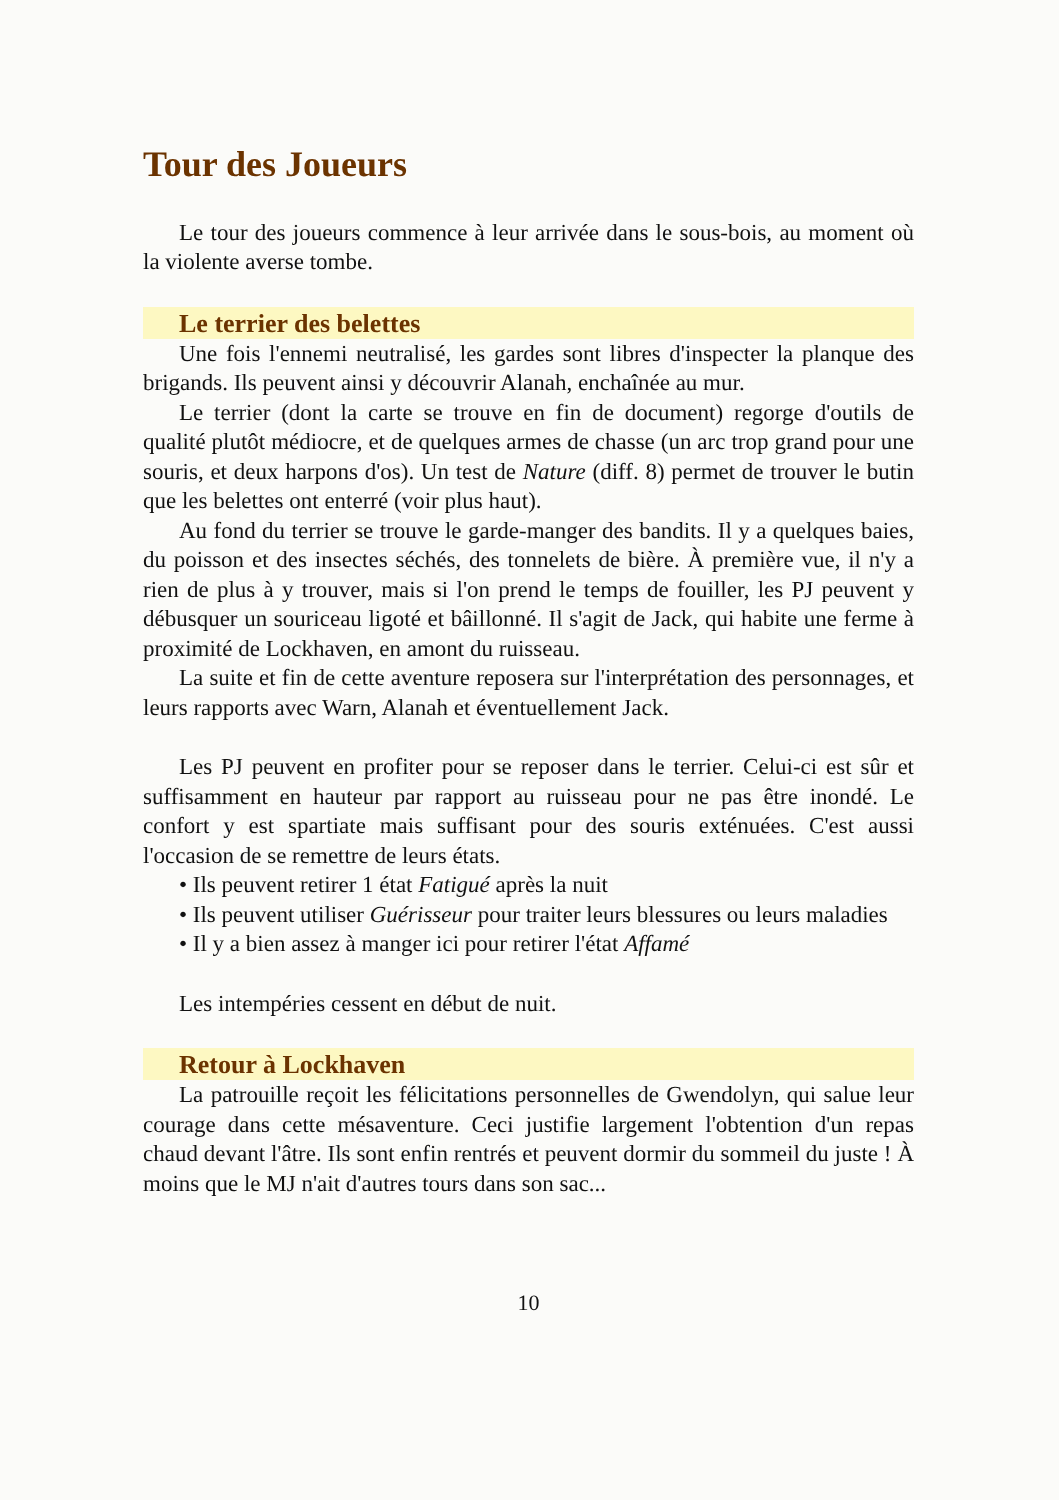Tour des Joueurs
Le tour des joueurs commence à leur arrivée dans le sous-bois, au moment où la violente averse tombe.
Le terrier des belettes
Une fois l'ennemi neutralisé, les gardes sont libres d'inspecter la planque des brigands. Ils peuvent ainsi y découvrir Alanah, enchaînée au mur.
Le terrier (dont la carte se trouve en fin de document) regorge d'outils de qualité plutôt médiocre, et de quelques armes de chasse (un arc trop grand pour une souris, et deux harpons d'os). Un test de Nature (diff. 8) permet de trouver le butin que les belettes ont enterré (voir plus haut).
Au fond du terrier se trouve le garde-manger des bandits. Il y a quelques baies, du poisson et des insectes séchés, des tonnelets de bière. À première vue, il n'y a rien de plus à y trouver, mais si l'on prend le temps de fouiller, les PJ peuvent y débusquer un souriceau ligoté et bâillonné. Il s'agit de Jack, qui habite une ferme à proximité de Lockhaven, en amont du ruisseau.
La suite et fin de cette aventure reposera sur l'interprétation des personnages, et leurs rapports avec Warn, Alanah et éventuellement Jack.
Les PJ peuvent en profiter pour se reposer dans le terrier. Celui-ci est sûr et suffisamment en hauteur par rapport au ruisseau pour ne pas être inondé. Le confort y est spartiate mais suffisant pour des souris exténuées. C'est aussi l'occasion de se remettre de leurs états.
• Ils peuvent retirer 1 état Fatigué après la nuit
• Ils peuvent utiliser Guérisseur pour traiter leurs blessures ou leurs maladies
• Il y a bien assez à manger ici pour retirer l'état Affamé
Les intempéries cessent en début de nuit.
Retour à Lockhaven
La patrouille reçoit les félicitations personnelles de Gwendolyn, qui salue leur courage dans cette mésaventure. Ceci justifie largement l'obtention d'un repas chaud devant l'âtre. Ils sont enfin rentrés et peuvent dormir du sommeil du juste ! À moins que le MJ n'ait d'autres tours dans son sac...
10